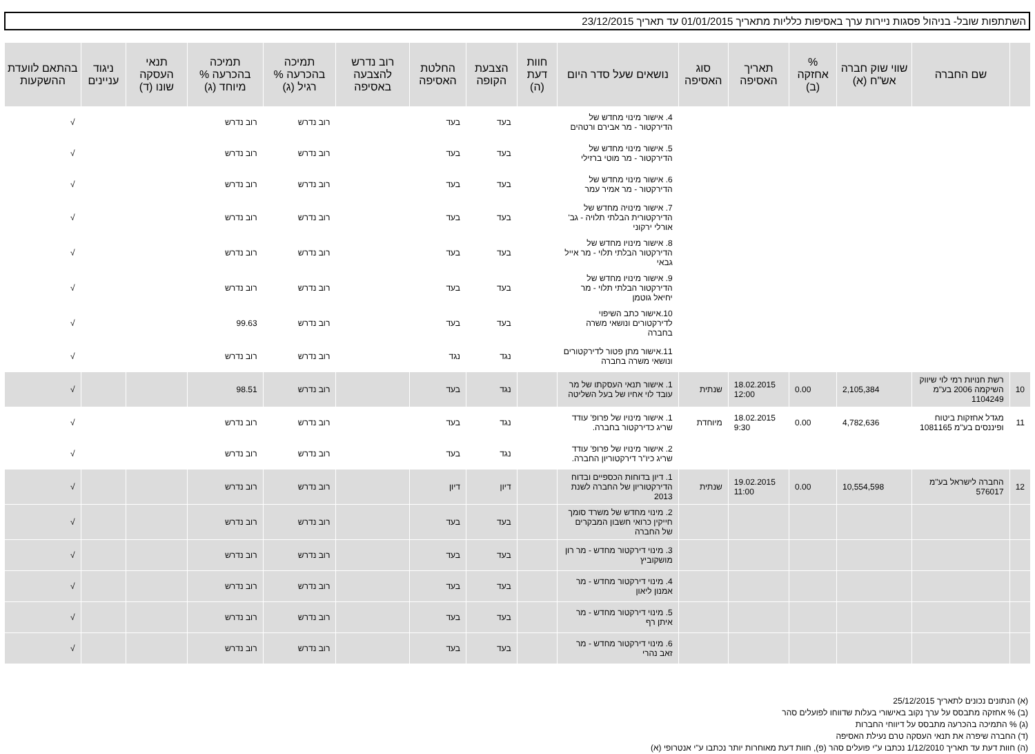השתתפות שובל- בניהול פסגות ניירות ערך באסיפות כלליות מתאריך 01/01/2015 עד תאריך 23/12/2015
| | שם החברה | שווי שוק חברה אש"ח (א) | % אחזקה (ב) | תאריך האסיפה | סוג האסיפה | נושאים שעל סדר היום | חוות דעת (ה) | הצבעת הקופה | החלטת האסיפה | רוב נדרש להצבעה באסיפה | תמיכה בהכרעה % רגיל (ג) | תמיכה בהכרעה % מיוחד (ג) | תנאי העסקה שונו (ד) | ניגוד עניינים | בהתאם לוועדת ההשקעות |
| --- | --- | --- | --- | --- | --- | --- | --- | --- | --- | --- | --- | --- | --- | --- | --- |
| | | | | | | 4. אישור מינוי מחדש של הדירקטור - מר אבירם ורטהים | | בעד | בעד | | רוב נדרש | רוב נדרש | | | √ |
| | | | | | | 5. אישור מינוי מחדש של הדירקטור - מר מוטי ברזילי | | בעד | בעד | | רוב נדרש | רוב נדרש | | | √ |
| | | | | | | 6. אישור מינוי מחדש של הדירקטור - מר אמיר עמר | | בעד | בעד | | רוב נדרש | רוב נדרש | | | √ |
| | | | | | | 7. אישור מינויה מחדש של הדירקטורית הבלתי תלויה - גב' אורלי ירקוני | | בעד | בעד | | רוב נדרש | רוב נדרש | | | √ |
| | | | | | | 8. אישור מינויו מחדש של הדירקטור הבלתי תלוי - מר אייל גבאי | | בעד | בעד | | רוב נדרש | רוב נדרש | | | √ |
| | | | | | | 9. אישור מינויו מחדש של הדירקטור הבלתי תלוי - מר יחיאל גוטמן | | בעד | בעד | | רוב נדרש | רוב נדרש | | | √ |
| | | | | | | 10.אישור כתב השיפוי לדירקטורים ונושאי משרה בחברה | | בעד | בעד | | רוב נדרש | 99.63 | | | √ |
| | | | | | | 11.אישור מתן פטור לדירקטורים ונושאי משרה בחברה | | נגד | נגד | | רוב נדרש | רוב נדרש | | | √ |
| 10 | רשת חנויות רמי לוי שיווק השיקמה 2006 בע"מ 1104249 | 2,105,384 | 0.00 | 18.02.2015 12:00 | שנתית | 1. אישור תנאי העסקתו של מר עובד לוי אחיו של בעל השליטה | | נגד | בעד | | רוב נדרש | 98.51 | | | √ |
| 11 | מגדל אחזקות ביטוח ופיננסים בע"מ 1081165 | 4,782,636 | 0.00 | 18.02.2015 9:30 | מיוחדת | 1. אישור מינויו של פרופ' עודד שריג כדירקטור בחברה. | | נגד | בעד | | רוב נדרש | רוב נדרש | | | √ |
| | | | | | | 2. אישור מינויו של פרופ' עודד שריג כיו"ר דירקטוריון החברה. | | נגד | בעד | | רוב נדרש | רוב נדרש | | | √ |
| 12 | החברה לישראל בע"מ 576017 | 10,554,598 | 0.00 | 19.02.2015 11:00 | שנתית | 1. דיון בדוחות הכספיים ובדוח הדירקטוריון של החברה לשנת 2013 | | דיון | דיון | | רוב נדרש | רוב נדרש | | | √ |
| | | | | | | 2. מינוי מחדש של משרד סומך חייקין כרואי חשבון המבקרים של החברה | | בעד | בעד | | רוב נדרש | רוב נדרש | | | √ |
| | | | | | | 3. מינוי דירקטור מחדש - מר רון מושקוביץ | | בעד | בעד | | רוב נדרש | רוב נדרש | | | √ |
| | | | | | | 4. מינוי דירקטור מחדש - מר אמנון ליאון | | בעד | בעד | | רוב נדרש | רוב נדרש | | | √ |
| | | | | | | 5. מינוי דירקטור מחדש - מר איתן רף | | בעד | בעד | | רוב נדרש | רוב נדרש | | | √ |
| | | | | | | 6. מינוי דירקטור מחדש - מר זאב נהרי | | בעד | בעד | | רוב נדרש | רוב נדרש | | | √ |
(א) הנתונים נכונים לתאריך 25/12/2015
(ב) % אחזקה מתבסס על ערך נקוב באישורי בעלות שדווחו לפועלים סהר
(ג) % התמיכה בהכרעה מתבסס על דיווחי החברות
(ד) החברה שיפרה את תנאי העסקה טרם נעילת האסיפה
(ה) חוות דעת עד תאריך 1/12/2010 נכתבו ע"י פועלים סהר (פ), חוות דעת מאוחרות יותר נכתבו ע"י אנטרופי (א)